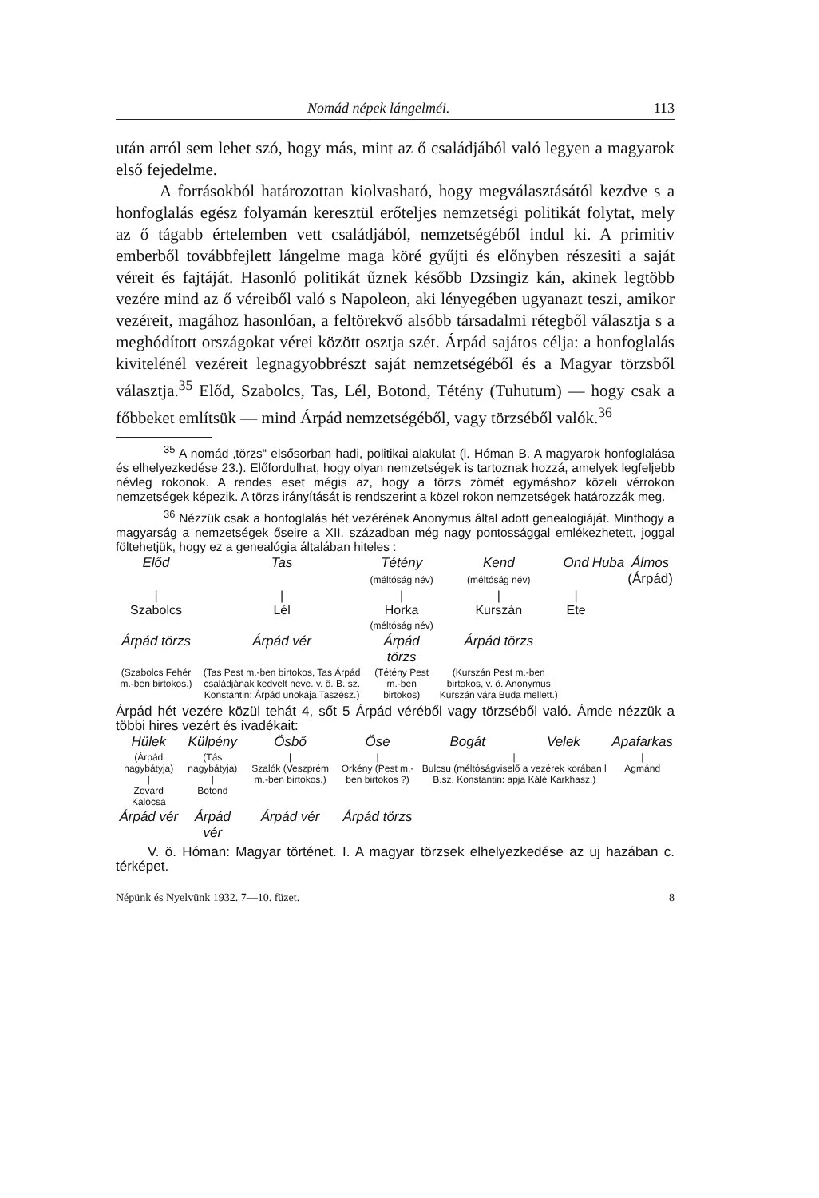Nomád népek lángelméi. 113
után arról sem lehet szó, hogy más, mint az ő családjából való legyen a magyarok első fejedelme.
A forrásokból határozottan kiolvasható, hogy megválasztásától kezdve s a honfoglalás egész folyamán keresztül erőteljes nemzetségi politikát folytat, mely az ő tágabb értelemben vett családjából, nemzetségéből indul ki. A primitiv emberből továbbfejlett lángelme maga köré gyűjti és előnyben részesiti a saját véreit és fajtáját. Hasonló politikát űznek később Dzsingiz kán, akinek legtöbb vezére mind az ő véreiből való s Napoleon, aki lényegében ugyanazt teszi, amikor vezéreit, magához hasonlóan, a feltörekvő alsóbb társadalmi rétegből választja s a meghódított országokat vérei között osztja szét. Árpád sajátos célja: a honfoglalás kivitelénél vezéreit legnagyobbrészt saját nemzetségéből és a Magyar törzsből választja.<sup>35</sup> Előd, Szabolcs, Tas, Lél, Botond, Tétény (Tuhutum) — hogy csak a főbbeket említsük — mind Árpád nemzetségéből, vagy törzséből valók.<sup>36</sup>
<sup>35</sup> A nomád ‚törzs“ elsősorban hadi, politikai alakulat (l. Hóman B. A magyarok honfoglalása és elhelyezkedése 23.). Előfordulhat, hogy olyan nemzetségek is tartoznak hozzá, amelyek legfeljebb névleg rokonok. A rendes eset mégis az, hogy a törzs zömét egymáshoz közeli vérrokon nemzetségek képezik. A törzs irányítását is rendszerint a közel rokon nemzetségek határozzák meg.
<sup>36</sup> Nézzük csak a honfoglalás hét vezérének Anonymus által adott genealogiáját. Minthogy a magyarság a nemzetségek őseire a XII. században még nagy pontossággal emlékezhetett, joggal föltehetjük, hogy ez a genealógia általában hiteles :
| Előd | Tas | Tétény (méltóság név) | Kend (méltóság név) | Ond | Huba | Álmos (Árpád) |
| / Szabolcs | / Lél | / Horka (méltóság név) | / Kurszán | / Ete | | |
| Árpád törzs | Árpád vér | Árpád törzs | Árpád törzs | | | |
| (Szabolcs Fehér m.-ben birtokos.) | (Tas Pest m.-ben birtokos, Tas Árpád családjának kedvelt neve. v. ö. B. sz. Konstantin: Árpád unokája Taszész.) | (Tétény Pest m.-ben birtokos) | (Kurszán Pest m.-ben birtokos, v. ö. Anonymus Kurszán vára Buda mellett.) | | | |
Árpád hét vezére közül tehát 4, sőt 5 Árpád véréből vagy törzséből való. Ámde nézzük a többi hires vezért és ivadékait:
| Hülek | Külpény | Ösbő | Öse | Bogát | Velek | Apafarkas |
| (Árpád nagybátyja) / Zovárd Kalocsa | (Tás nagybátyja) / Botond | / Szalók (Veszprém m.-ben birtokos.) | / Örkény (Pest m.-ben birtokos ?) | / Bulcsu (méltóságviselő a vezérek korában l B.sz. Konstantin: apja Kálé Karkhasz.) | | / Agmánd |
| Árpád vér | Árpád vér | Árpád vér | Árpád törzs | | | |
V. ö. Hóman: Magyar történet. I. A magyar törzsek elhelyezkedése az uj hazában c. térképet.
Népünk és Nyelvünk 1932. 7—10. füzet. 8